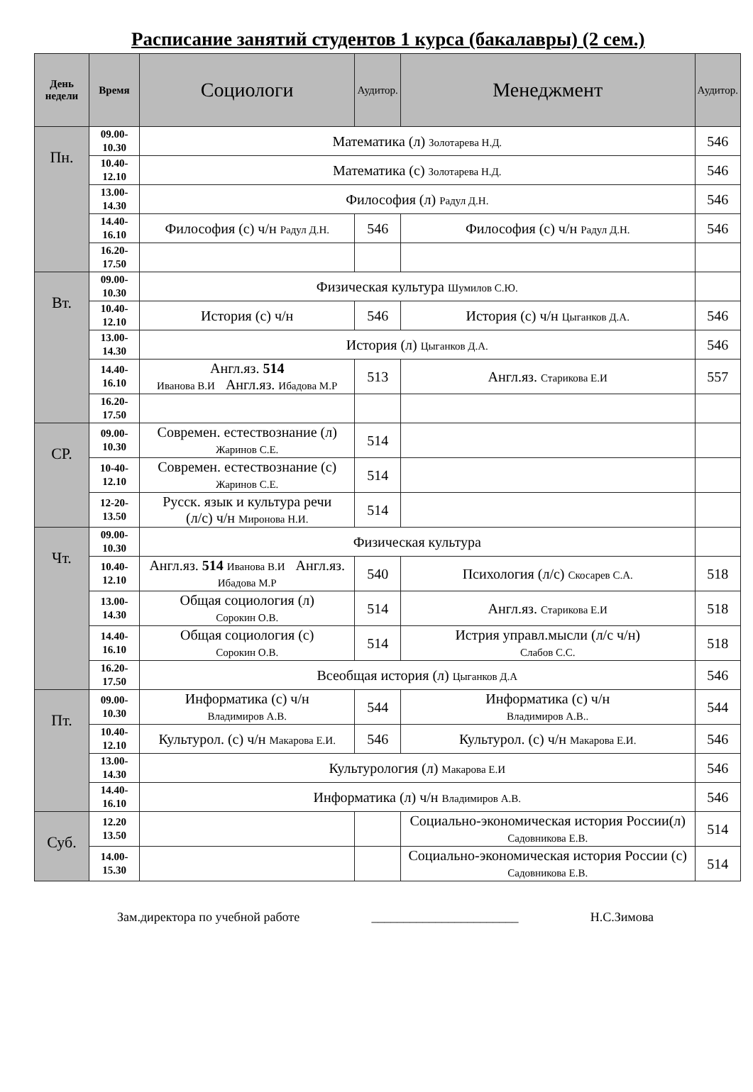Расписание занятий студентов 1 курса (бакалавры) (2 сем.)
| День недели | Время | Социологи | Аудитор. | Менеджмент | Аудитор. |
| --- | --- | --- | --- | --- | --- |
| Пн. | 09.00- 10.30 | Математика (л) Золотарева Н.Д. | | | 546 |
| | 10.40- 12.10 | Математика (с) Золотарева Н.Д. | | | 546 |
| | 13.00- 14.30 | Философия (л) Радул Д.Н. | | | 546 |
| | 14.40- 16.10 | Философия (с) ч/н Радул Д.Н. | 546 | Философия (с) ч/н Радул Д.Н. | 546 |
| | 16.20- 17.50 | | | | |
| Вт. | 09.00- 10.30 | Физическая культура Шумилов С.Ю. | | | |
| | 10.40- 12.10 | История (с) ч/н | 546 | История (с) ч/н Цыганков Д.А. | 546 |
| | 13.00- 14.30 | История (л) Цыганков Д.А. | | | 546 |
| | 14.40- 16.10 | Англ.яз. 514 Иванова В.И Англ.яз. Ибадова М.Р | 513 | Англ.яз. Старикова Е.И | 557 |
| | 16.20- 17.50 | | | | |
| СР. | 09.00- 10.30 | Современ. естествознание (л) Жаринов С.Е. | 514 | | |
| | 10-40- 12.10 | Современ. естествознание (с) Жаринов С.Е. | 514 | | |
| | 12-20- 13.50 | Русск. язык и культура речи (л/с) ч/н Миронова Н.И. | 514 | | |
| Чт. | 09.00- 10.30 | Физическая культура | | | |
| | 10.40- 12.10 | Англ.яз. 514 Иванова В.И Англ.яз. Ибадова М.Р | 540 | Психология (л/с) Скосарев С.А. | 518 |
| | 13.00- 14.30 | Общая социология (л) Сорокин О.В. | 514 | Англ.яз. Старикова Е.И | 518 |
| | 14.40- 16.10 | Общая социология (с) Сорокин О.В. | 514 | Истрия управл.мысли (л/с ч/н) Слабов С.С. | 518 |
| | 16.20- 17.50 | Всеобщая история (л) Цыганков Д.А | | | 546 |
| Пт. | 09.00- 10.30 | Информатика (с) ч/н Владимиров А.В. | 544 | Информатика (с) ч/н Владимиров А.В.. | 544 |
| | 10.40- 12.10 | Культурол. (с) ч/н Макарова Е.И. | 546 | Культурол. (с) ч/н Макарова Е.И. | 546 |
| | 13.00- 14.30 | Культурология (л) Макарова Е.И | | | 546 |
| | 14.40- 16.10 | Информатика (л) ч/н Владимиров А.В. | | | 546 |
| Суб. | 12.20 13.50 | | | Социально-экономическая история России(л) Садовникова Е.В. | 514 |
| | 14.00- 15.30 | | | Социально-экономическая история России (с) Садовникова Е.В. | 514 |
Зам.директора по учебной работе _______________________ Н.С.Зимова